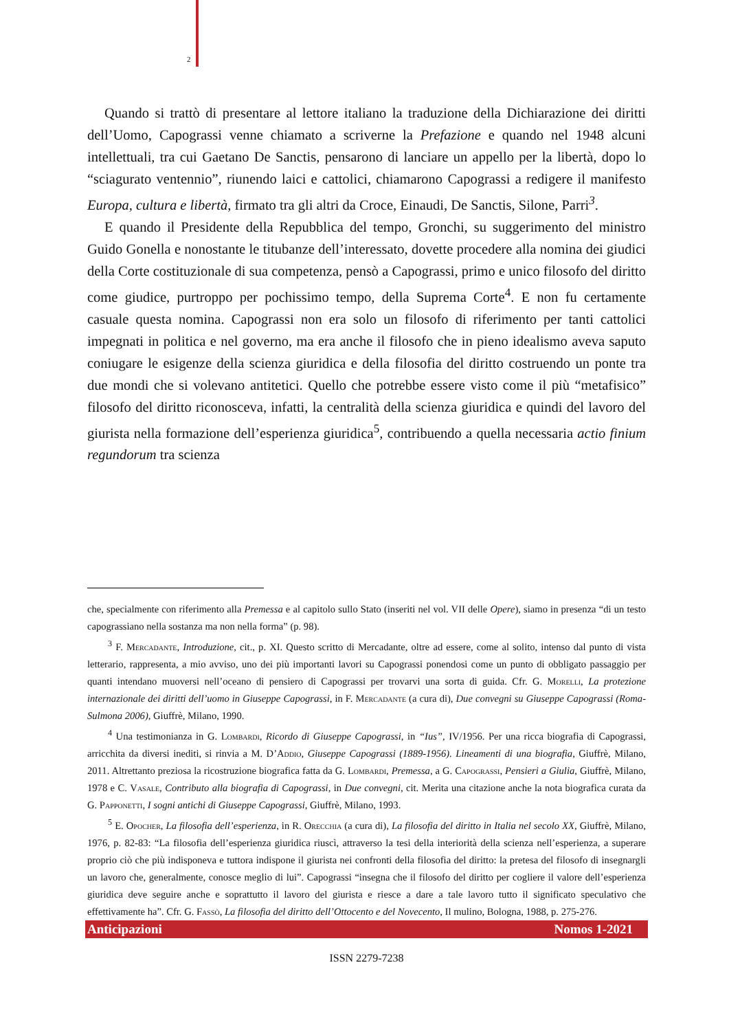2
Quando si trattò di presentare al lettore italiano la traduzione della Dichiarazione dei diritti dell’Uomo, Capograssi venne chiamato a scriverne la Prefazione e quando nel 1948 alcuni intellettuali, tra cui Gaetano De Sanctis, pensarono di lanciare un appello per la libertà, dopo lo “sciagurato ventennio”, riunendo laici e cattolici, chiamarono Capograssi a redigere il manifesto Europa, cultura e libertà, firmato tra gli altri da Croce, Einaudi, De Sanctis, Silone, Parri<sup>3</sup>.
E quando il Presidente della Repubblica del tempo, Gronchi, su suggerimento del ministro Guido Gonella e nonostante le titubanze dell’interessato, dovette procedere alla nomina dei giudici della Corte costituzionale di sua competenza, pensò a Capograssi, primo e unico filosofo del diritto come giudice, purtroppo per pochissimo tempo, della Suprema Corte<sup>4</sup>. E non fu certamente casuale questa nomina. Capograssi non era solo un filosofo di riferimento per tanti cattolici impegnati in politica e nel governo, ma era anche il filosofo che in pieno idealismo aveva saputo coniugare le esigenze della scienza giuridica e della filosofia del diritto costruendo un ponte tra due mondi che si volevano antitetici. Quello che potrebbe essere visto come il più “metafisico” filosofo del diritto riconosceva, infatti, la centralità della scienza giuridica e quindi del lavoro del giurista nella formazione dell’esperienza giuridica<sup>5</sup>, contribuendo a quella necessaria actio finium regundorum tra scienza
che, specialmente con riferimento alla Premessa e al capitolo sullo Stato (inseriti nel vol. VII delle Opere), siamo in presenza “di un testo capograssiano nella sostanza ma non nella forma” (p. 98).
<sup>3</sup> F. Mercadante, Introduzione, cit., p. XI. Questo scritto di Mercadante, oltre ad essere, come al solito, intenso dal punto di vista letterario, rappresenta, a mio avviso, uno dei più importanti lavori su Capograssi ponendosi come un punto di obbligato passaggio per quanti intendano muoversi nell’oceano di pensiero di Capograssi per trovarvi una sorta di guida. Cfr. G. Morelli, La protezione internazionale dei diritti dell’uomo in Giuseppe Capograssi, in F. Mercadante (a cura di), Due convegni su Giuseppe Capograssi (Roma-Sulmona 2006), Giuffrè, Milano, 1990.
<sup>4</sup> Una testimonianza in G. Lombardi, Ricordo di Giuseppe Capograssi, in “Ius”, IV/1956. Per una ricca biografia di Capograssi, arricchita da diversi inediti, si rinvia a M. D’Addio, Giuseppe Capograssi (1889-1956). Lineamenti di una biografia, Giuffrè, Milano, 2011. Altrettanto preziosa la ricostruzione biografica fatta da G. Lombardi, Premessa, a G. Capograssi, Pensieri a Giulia, Giuffrè, Milano, 1978 e C. Vasale, Contributo alla biografia di Capograssi, in Due convegni, cit. Merita una citazione anche la nota biografica curata da G. Papponetti, I sogni antichi di Giuseppe Capograssi, Giuffrè, Milano, 1993.
<sup>5</sup> E. Opocher, La filosofia dell’esperienza, in R. Orecchia (a cura di), La filosofia del diritto in Italia nel secolo XX, Giuffrè, Milano, 1976, p. 82-83: “La filosofia dell’esperienza giuridica riuscì, attraverso la tesi della interiorità della scienza nell’esperienza, a superare proprio ciò che più indisponeva e tuttora indispone il giurista nei confronti della filosofia del diritto: la pretesa del filosofo di insegnargli un lavoro che, generalmente, conosce meglio di lui”. Capograssi “insegna che il filosofo del diritto per cogliere il valore dell’esperienza giuridica deve seguire anche e soprattutto il lavoro del giurista e riesce a dare a tale lavoro tutto il significato speculativo che effettivamente ha”. Cfr. G. Fassò, La filosofia del diritto dell’Ottocento e del Novecento, Il mulino, Bologna, 1988, p. 275-276.
Anticipazioni Nomos 1-2021
ISSN 2279-7238